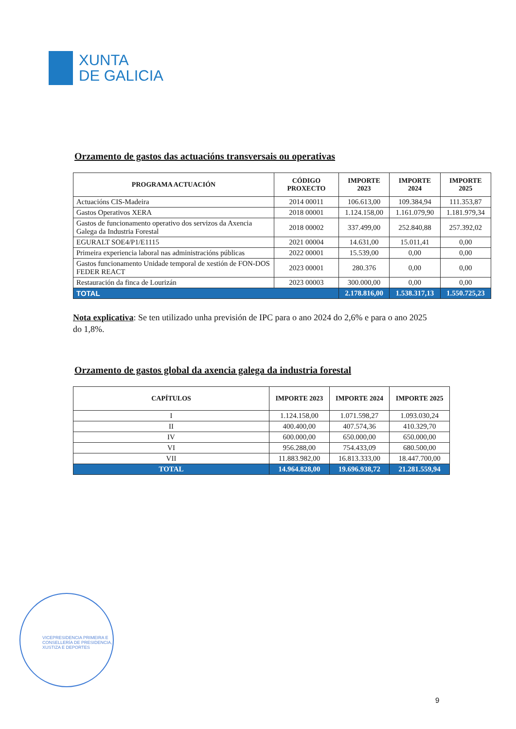XUNTA
DE GALICIA
Orzamento de gastos das actuacións transversais ou operativas
| PROGRAMA ACTUACIÓN | CÓDIGO PROXECTO | IMPORTE 2023 | IMPORTE 2024 | IMPORTE 2025 |
| --- | --- | --- | --- | --- |
| Actuacións CIS-Madeira | 2014 00011 | 106.613,00 | 109.384,94 | 111.353,87 |
| Gastos Operativos XERA | 2018 00001 | 1.124.158,00 | 1.161.079,90 | 1.181.979,34 |
| Gastos de funcionamento operativo dos servizos da Axencia Galega da Industria Forestal | 2018 00002 | 337.499,00 | 252.840,88 | 257.392,02 |
| EGURALT SOE4/P1/E1115 | 2021 00004 | 14.631,00 | 15.011,41 | 0,00 |
| Primeira experiencia laboral nas administracións públicas | 2022 00001 | 15.539,00 | 0,00 | 0,00 |
| Gastos funcionamento Unidade temporal de xestión de FON-DOS FEDER REACT | 2023 00001 | 280.376 | 0,00 | 0,00 |
| Restauración da finca de Lourizán | 2023 00003 | 300.000,00 | 0,00 | 0,00 |
| TOTAL | | 2.178.816,00 | 1.538.317,13 | 1.550.725,23 |
Nota explicativa: Se ten utilizado unha previsión de IPC para o ano 2024 do 2,6% e para o ano 2025 do 1,8%.
Orzamento de gastos global da axencia galega da industria forestal
| CAPÍTULOS | IMPORTE 2023 | IMPORTE 2024 | IMPORTE 2025 |
| --- | --- | --- | --- |
| I | 1.124.158,00 | 1.071.598,27 | 1.093.030,24 |
| II | 400.400,00 | 407.574,36 | 410.329,70 |
| IV | 600.000,00 | 650.000,00 | 650.000,00 |
| VI | 956.288,00 | 754.433,09 | 680.500,00 |
| VII | 11.883.982,00 | 16.813.333,00 | 18.447.700,00 |
| TOTAL | 14.964.828,00 | 19.696.938,72 | 21.281.559,94 |
VICEPRESIDENCIA PRIMEIRA E
CONSELLERÍA DE PRESIDENCIA,
XUSTIZA E DEPORTES
9